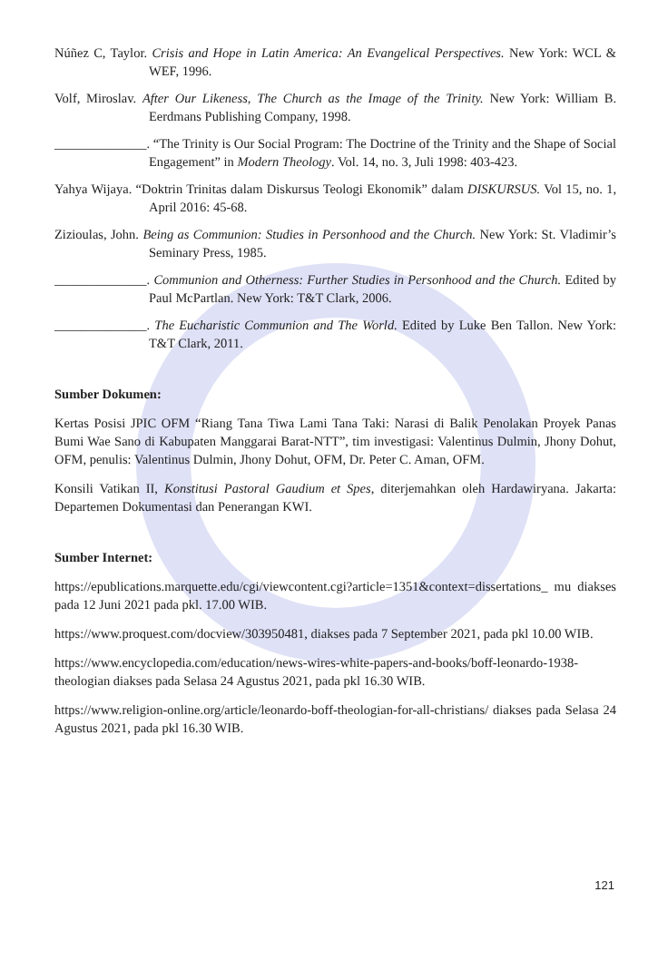Núñez C, Taylor. Crisis and Hope in Latin America: An Evangelical Perspectives. New York: WCL & WEF, 1996.
Volf, Miroslav. After Our Likeness, The Church as the Image of the Trinity. New York: William B. Eerdmans Publishing Company, 1998.
______________. “The Trinity is Our Social Program: The Doctrine of the Trinity and the Shape of Social Engagement” in Modern Theology. Vol. 14, no. 3, Juli 1998: 403-423.
Yahya Wijaya. “Doktrin Trinitas dalam Diskursus Teologi Ekonomik” dalam DISKURSUS. Vol 15, no. 1, April 2016: 45-68.
Zizioulas, John. Being as Communion: Studies in Personhood and the Church. New York: St. Vladimir’s Seminary Press, 1985.
______________. Communion and Otherness: Further Studies in Personhood and the Church. Edited by Paul McPartlan. New York: T&T Clark, 2006.
______________. The Eucharistic Communion and The World. Edited by Luke Ben Tallon. New York: T&T Clark, 2011.
Sumber Dokumen:
Kertas Posisi JPIC OFM “Riang Tana Tiwa Lami Tana Taki: Narasi di Balik Penolakan Proyek Panas Bumi Wae Sano di Kabupaten Manggarai Barat-NTT”, tim investigasi: Valentinus Dulmin, Jhony Dohut, OFM, penulis: Valentinus Dulmin, Jhony Dohut, OFM, Dr. Peter C. Aman, OFM.
Konsili Vatikan II, Konstitusi Pastoral Gaudium et Spes, diterjemahkan oleh Hardawiryana. Jakarta: Departemen Dokumentasi dan Penerangan KWI.
Sumber Internet:
https://epublications.marquette.edu/cgi/viewcontent.cgi?article=1351&context=dissertations_ mu diakses pada 12 Juni 2021 pada pkl. 17.00 WIB.
https://www.proquest.com/docview/303950481, diakses pada 7 September 2021, pada pkl 10.00 WIB.
https://www.encyclopedia.com/education/news-wires-white-papers-and-books/boff-leonardo-1938-theologian diakses pada Selasa 24 Agustus 2021, pada pkl 16.30 WIB.
https://www.religion-online.org/article/leonardo-boff-theologian-for-all-christians/ diakses pada Selasa 24 Agustus 2021, pada pkl 16.30 WIB.
121